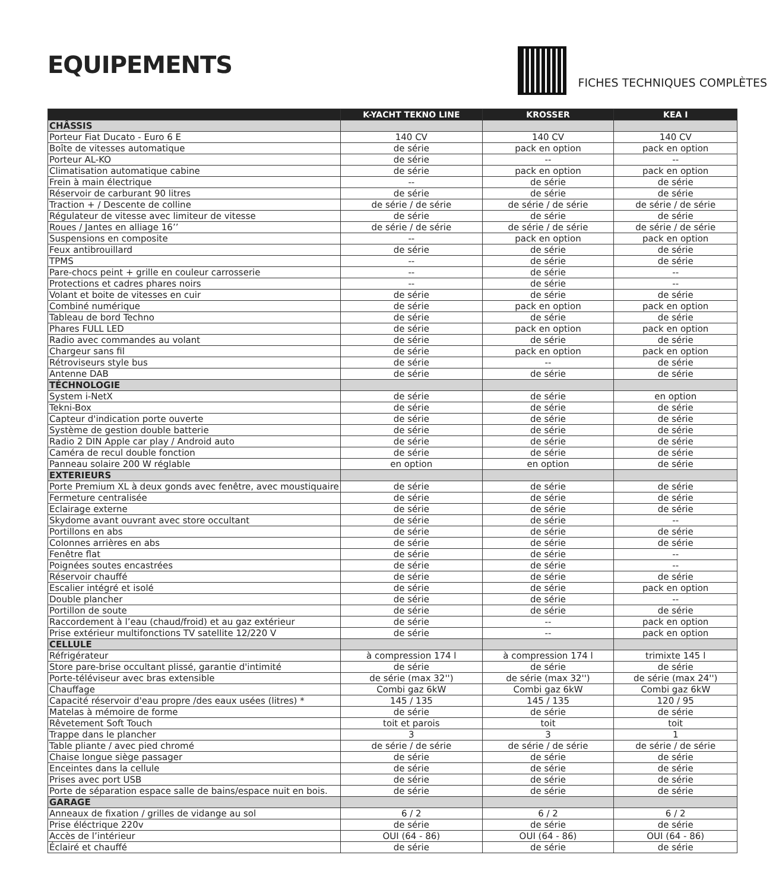EQUIPEMENTS
FICHES TECHNIQUES COMPLÈTES
| | K-YACHT TEKNO LINE | KROSSER | KEA I |
| --- | --- | --- | --- |
| CHÂSSIS | | | |
| Porteur Fiat Ducato - Euro 6 E | 140 CV | 140 CV | 140 CV |
| Boîte de vitesses automatique | de série | pack en option | pack en option |
| Porteur AL-KO | de série | -- | -- |
| Climatisation automatique cabine | de série | pack en option | pack en option |
| Frein à main électrique | -- | de série | de série |
| Réservoir de carburant 90 litres | de série | de série | de série |
| Traction + / Descente de colline | de série / de série | de série / de série | de série / de série |
| Régulateur de vitesse avec limiteur de vitesse | de série | de série | de série |
| Roues / Jantes en alliage 16’’ | de série / de série | de série / de série | de série / de série |
| Suspensions en composite | -- | pack en option | pack en option |
| Feux antibrouillard | de série | de série | de série |
| TPMS | -- | de série | de série |
| Pare-chocs peint + grille en couleur carrosserie | -- | de série | -- |
| Protections et cadres phares noirs | -- | de série | -- |
| Volant et boite de vitesses en cuir | de série | de série | de série |
| Combiné numérique | de série | pack en option | pack en option |
| Tableau de bord Techno | de série | de série | de série |
| Phares FULL LED | de série | pack en option | pack en option |
| Radio avec commandes au volant | de série | de série | de série |
| Chargeur sans fil | de série | pack en option | pack en option |
| Rétroviseurs style bus | de série | -- | de série |
| Antenne DAB | de série | de série | de série |
| TÉCHNOLOGIE | | | |
| System i-NetX | de série | de série | en option |
| Tekni-Box | de série | de série | de série |
| Capteur d'indication porte ouverte | de série | de série | de série |
| Système de gestion double batterie | de série | de série | de série |
| Radio 2 DIN Apple car play / Android auto | de série | de série | de série |
| Caméra de recul double fonction | de série | de série | de série |
| Panneau solaire 200 W réglable | en option | en option | de série |
| EXTERIEURS | | | |
| Porte Premium XL à deux gonds avec fenêtre, avec moustiquaire | de série | de série | de série |
| Fermeture centralisée | de série | de série | de série |
| Eclairage externe | de série | de série | de série |
| Skydome avant ouvrant avec store occultant | de série | de série | -- |
| Portillons en abs | de série | de série | de série |
| Colonnes arrières en abs | de série | de série | de série |
| Fenêtre flat | de série | de série | -- |
| Poignées soutes encastrées | de série | de série | -- |
| Réservoir chauffé | de série | de série | de série |
| Escalier intégré et isolé | de série | de série | pack en option |
| Double plancher | de série | de série | -- |
| Portillon de soute | de série | de série | de série |
| Raccordement à l’eau (chaud/froid) et au gaz extérieur | de série | -- | pack en option |
| Prise extérieur multifonctions TV satellite 12/220 V | de série | -- | pack en option |
| CELLULE | | | |
| Réfrigérateur | à compression 174 l | à compression 174 l | trimixte 145 l |
| Store pare-brise occultant plissé, garantie d'intimité | de série | de série | de série |
| Porte-téléviseur avec bras extensible | de série (max 32'') | de série (max 32'') | de série (max 24'') |
| Chauffage | Combi gaz 6kW | Combi gaz 6kW | Combi gaz 6kW |
| Capacité réservoir d'eau propre /des eaux usées (litres) * | 145 / 135 | 145 / 135 | 120 / 95 |
| Matelas à mémoire de forme | de série | de série | de série |
| Rêvetement Soft Touch | toit et parois | toit | toit |
| Trappe dans le plancher | 3 | 3 | 1 |
| Table pliante / avec pied chromé | de série / de série | de série / de série | de série / de série |
| Chaise longue siège passager | de série | de série | de série |
| Enceintes dans la cellule | de série | de série | de série |
| Prises avec port USB | de série | de série | de série |
| Porte de séparation espace salle de bains/espace nuit en bois. | de série | de série | de série |
| GARAGE | | | |
| Anneaux de fixation / grilles de vidange au sol | 6 / 2 | 6 / 2 | 6 / 2 |
| Prise éléctrique 220v | de série | de série | de série |
| Accès de l’intérieur | OUI (64 - 86) | OUI (64 - 86) | OUI (64 - 86) |
| Éclairé et chauffé | de série | de série | de série |